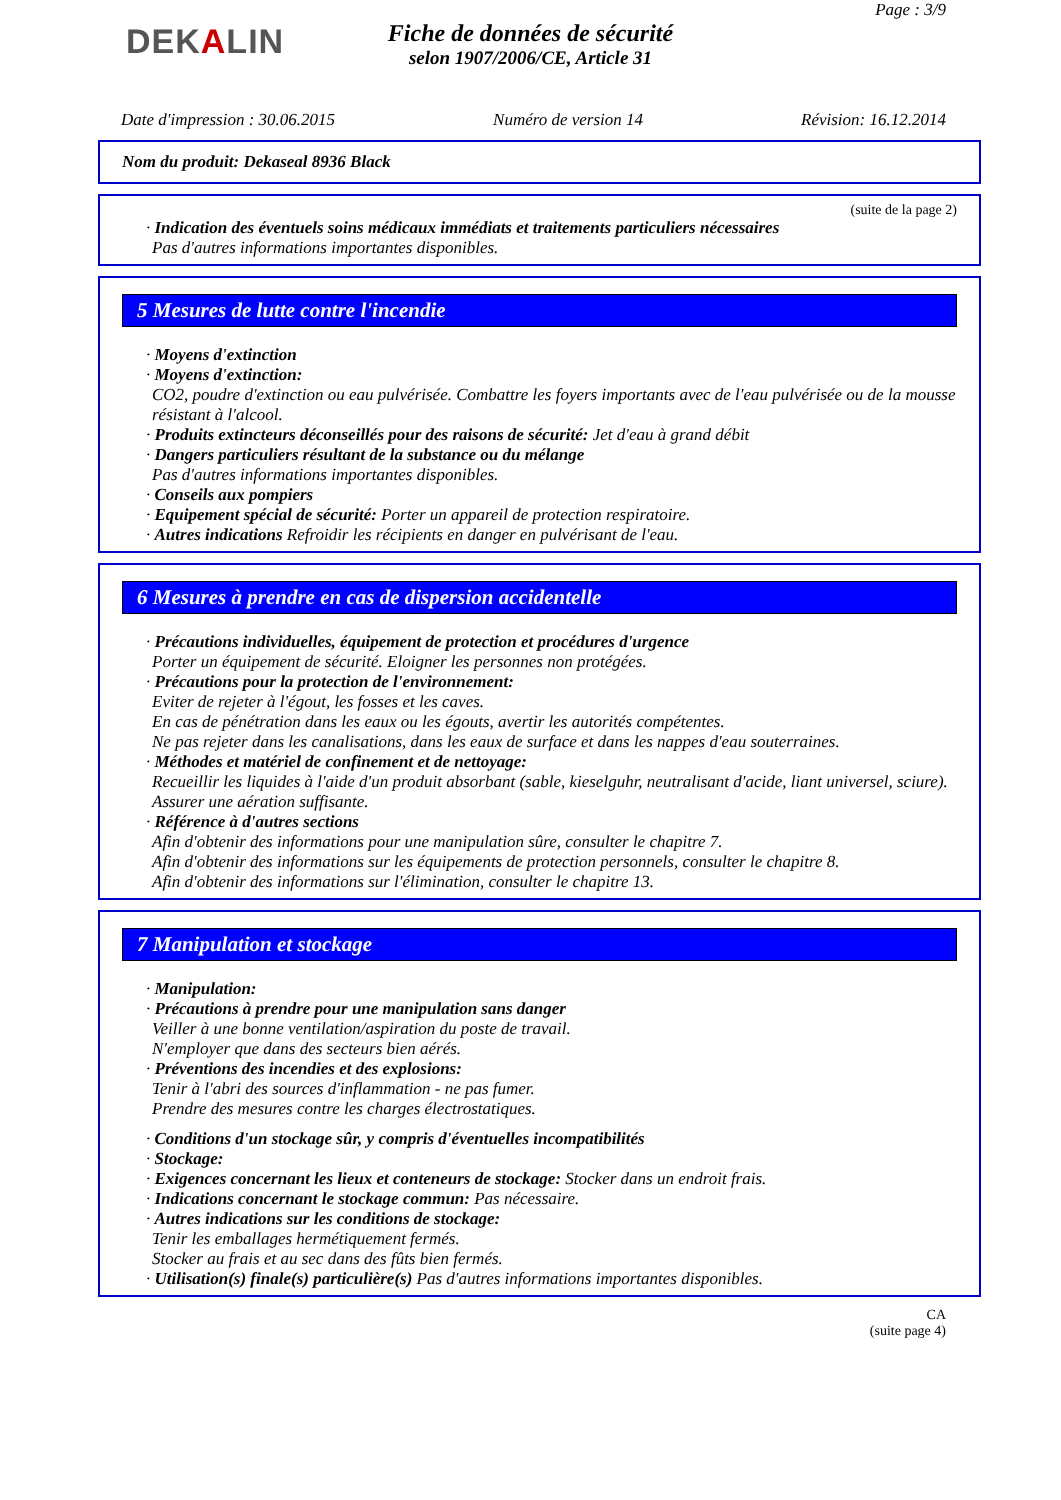DEKALIN
Page : 3/9
Fiche de données de sécurité
selon 1907/2006/CE, Article 31
Date d'impression : 30.06.2015 Numéro de version 14 Révision: 16.12.2014
Nom du produit: Dekaseal 8936 Black
(suite de la page 2)
· Indication des éventuels soins médicaux immédiats et traitements particuliers nécessaires
Pas d'autres informations importantes disponibles.
5 Mesures de lutte contre l'incendie
· Moyens d'extinction
· Moyens d'extinction:
CO2, poudre d'extinction ou eau pulvérisée. Combattre les foyers importants avec de l'eau pulvérisée ou de la mousse résistant à l'alcool.
· Produits extincteurs déconseillés pour des raisons de sécurité: Jet d'eau à grand débit
· Dangers particuliers résultant de la substance ou du mélange
Pas d'autres informations importantes disponibles.
· Conseils aux pompiers
· Equipement spécial de sécurité: Porter un appareil de protection respiratoire.
· Autres indications Refroidir les récipients en danger en pulvérisant de l'eau.
6 Mesures à prendre en cas de dispersion accidentelle
· Précautions individuelles, équipement de protection et procédures d'urgence
Porter un équipement de sécurité. Eloigner les personnes non protégées.
· Précautions pour la protection de l'environnement:
Eviter de rejeter à l'égout, les fosses et les caves.
En cas de pénétration dans les eaux ou les égouts, avertir les autorités compétentes.
Ne pas rejeter dans les canalisations, dans les eaux de surface et dans les nappes d'eau souterraines.
· Méthodes et matériel de confinement et de nettoyage:
Recueillir les liquides à l'aide d'un produit absorbant (sable, kieselguhr, neutralisant d'acide, liant universel, sciure).
Assurer une aération suffisante.
· Référence à d'autres sections
Afin d'obtenir des informations pour une manipulation sûre, consulter le chapitre 7.
Afin d'obtenir des informations sur les équipements de protection personnels, consulter le chapitre 8.
Afin d'obtenir des informations sur l'élimination, consulter le chapitre 13.
7 Manipulation et stockage
· Manipulation:
· Précautions à prendre pour une manipulation sans danger
Veiller à une bonne ventilation/aspiration du poste de travail.
N'employer que dans des secteurs bien aérés.
· Préventions des incendies et des explosions:
Tenir à l'abri des sources d'inflammation - ne pas fumer.
Prendre des mesures contre les charges électrostatiques.
· Conditions d'un stockage sûr, y compris d'éventuelles incompatibilités
· Stockage:
· Exigences concernant les lieux et conteneurs de stockage: Stocker dans un endroit frais.
· Indications concernant le stockage commun: Pas nécessaire.
· Autres indications sur les conditions de stockage:
Tenir les emballages hermétiquement fermés.
Stocker au frais et au sec dans des fûts bien fermés.
· Utilisation(s) finale(s) particulière(s) Pas d'autres informations importantes disponibles.
CA
(suite page 4)